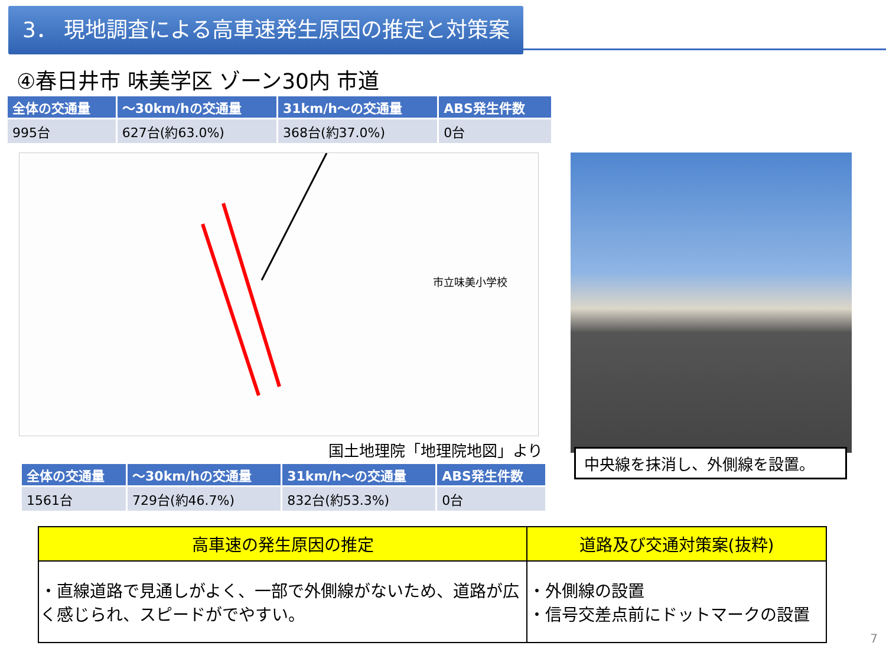3． 現地調査による高車速発生原因の推定と対策案
④春日井市 味美学区 ゾーン30内 市道
| 全体の交通量 | ～30km/hの交通量 | 31km/h～の交通量 | ABS発生件数 |
| --- | --- | --- | --- |
| 995台 | 627台(約63.0%) | 368台(約37.0%) | 0台 |
市立味美小学校
国土地理院「地理院地図」より
| 全体の交通量 | ～30km/hの交通量 | 31km/h～の交通量 | ABS発生件数 |
| --- | --- | --- | --- |
| 1561台 | 729台(約46.7%) | 832台(約53.3%) | 0台 |
中央線を抹消し、外側線を設置。
| 高車速の発生原因の推定 | 道路及び交通対策案(抜粋) |
| --- | --- |
| ・直線道路で見通しがよく、一部で外側線がないため、道路が広く感じられ、スピードがでやすい。 | ・外側線の設置 ・信号交差点前にドットマークの設置 |
7